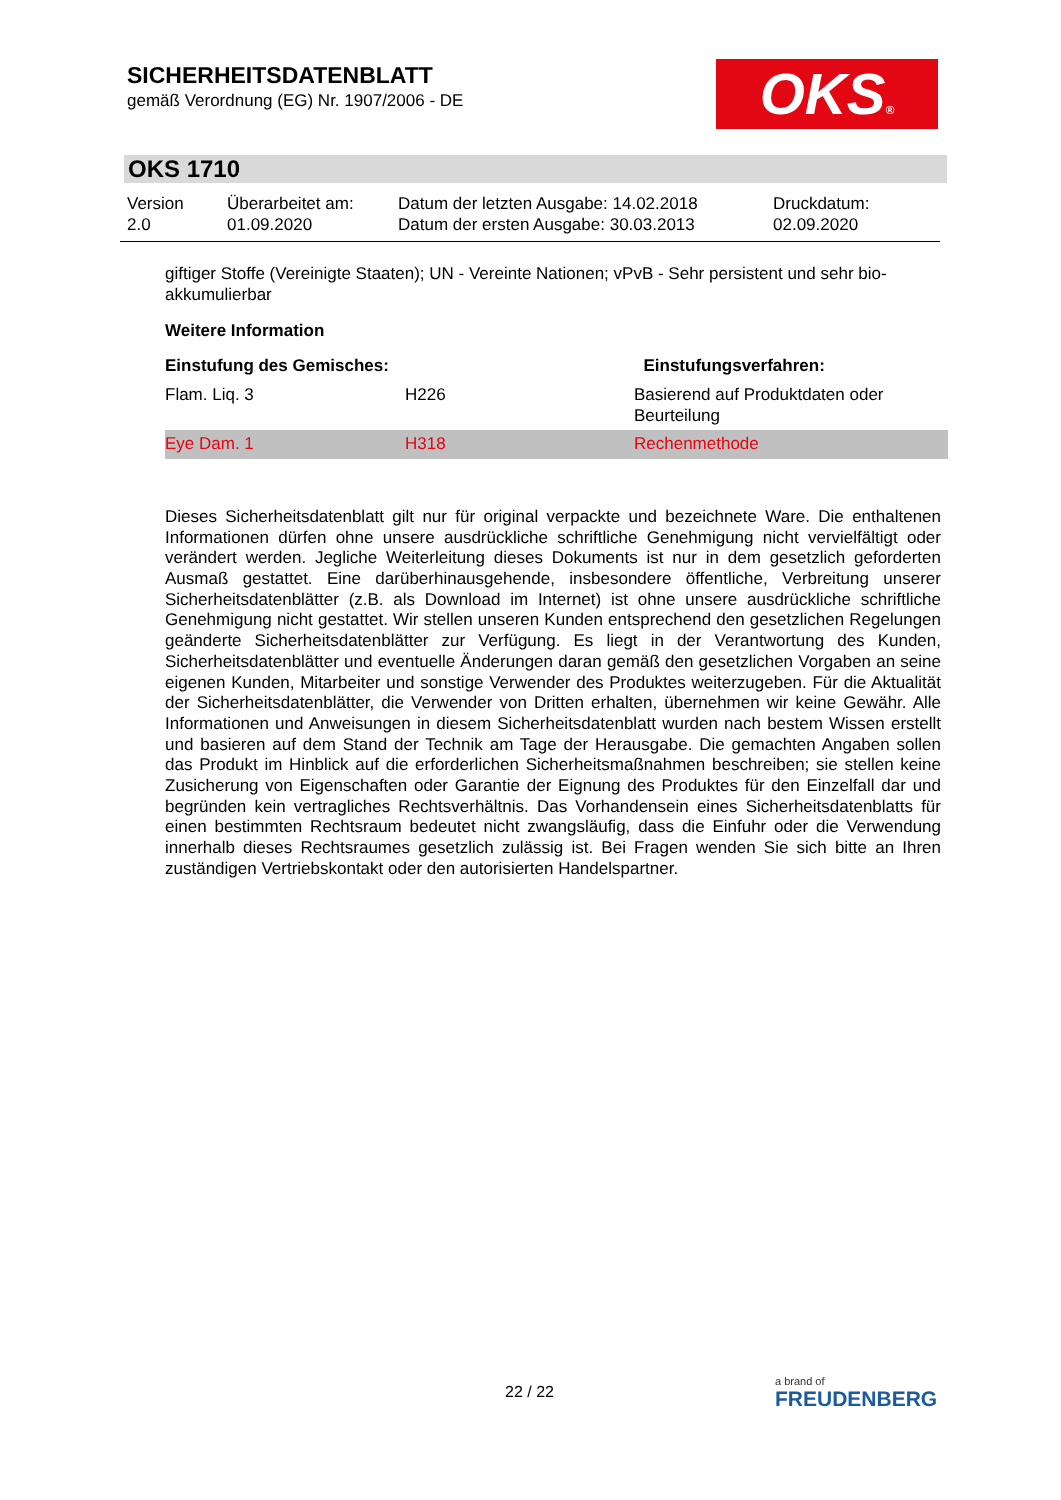SICHERHEITSDATENBLATT
gemäß Verordnung (EG) Nr. 1907/2006 - DE
OKS®
OKS 1710
| Version 2.0 | Überarbeitet am: 01.09.2020 | Datum der letzten Ausgabe: 14.02.2018 Datum der ersten Ausgabe: 30.03.2013 | Druckdatum: 02.09.2020 |
giftiger Stoffe (Vereinigte Staaten); UN - Vereinte Nationen; vPvB - Sehr persistent und sehr bio-akkumulierbar
Weitere Information
| Einstufung des Gemisches: | | Einstufungsverfahren: |
| --- | --- | --- |
| Flam. Liq. 3 | H226 | Basierend auf Produktdaten oder Beurteilung |
| Eye Dam. 1 | H318 | Rechenmethode |
Dieses Sicherheitsdatenblatt gilt nur für original verpackte und bezeichnete Ware. Die enthaltenen Informationen dürfen ohne unsere ausdrückliche schriftliche Genehmigung nicht vervielfältigt oder verändert werden. Jegliche Weiterleitung dieses Dokuments ist nur in dem gesetzlich geforderten Ausmaß gestattet. Eine darüberhinausgehende, insbesondere öffentliche, Verbreitung unserer Sicherheitsdatenblätter (z.B. als Download im Internet) ist ohne unsere ausdrückliche schriftliche Genehmigung nicht gestattet. Wir stellen unseren Kunden entsprechend den gesetzlichen Regelungen geänderte Sicherheitsdatenblätter zur Verfügung. Es liegt in der Verantwortung des Kunden, Sicherheitsdatenblätter und eventuelle Änderungen daran gemäß den gesetzlichen Vorgaben an seine eigenen Kunden, Mitarbeiter und sonstige Verwender des Produktes weiterzugeben. Für die Aktualität der Sicherheitsdatenblätter, die Verwender von Dritten erhalten, übernehmen wir keine Gewähr. Alle Informationen und Anweisungen in diesem Sicherheitsdatenblatt wurden nach bestem Wissen erstellt und basieren auf dem Stand der Technik am Tage der Herausgabe. Die gemachten Angaben sollen das Produkt im Hinblick auf die erforderlichen Sicherheitsmaßnahmen beschreiben; sie stellen keine Zusicherung von Eigenschaften oder Garantie der Eignung des Produktes für den Einzelfall dar und begründen kein vertragliches Rechtsverhältnis. Das Vorhandensein eines Sicherheitsdatenblatts für einen bestimmten Rechtsraum bedeutet nicht zwangsläufig, dass die Einfuhr oder die Verwendung innerhalb dieses Rechtsraumes gesetzlich zulässig ist. Bei Fragen wenden Sie sich bitte an Ihren zuständigen Vertriebskontakt oder den autorisierten Handelspartner.
22 / 22 a brand of
FREUDENBERG